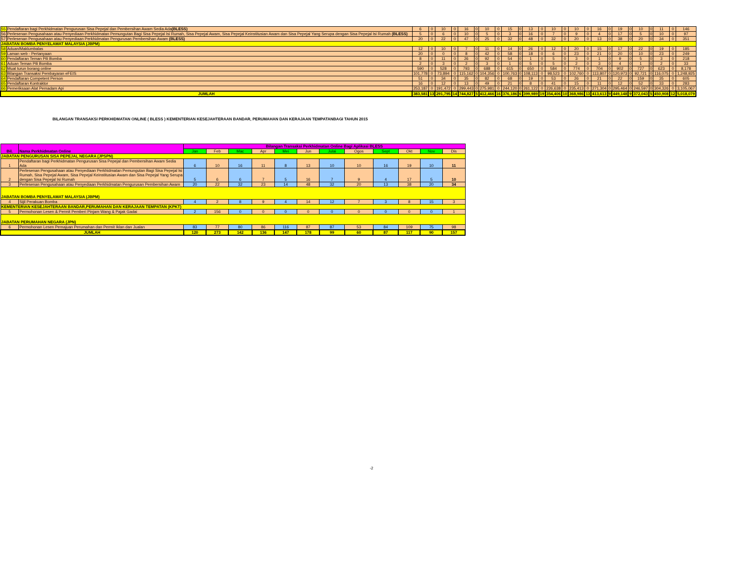| 55 | Pendaftaran bagi Perkhidmatan Pengurusan Sisa Pepejal dan Pembersihan Awam Sedia Ada (BLESS) | 6 | 0 | 10 | 0 | 16 | 0 | 10 | 0 | 15 | 0 | 13 | 0 | 10 | 0 | 10 | 0 | 16 | 0 | 19 | 0 | 10 | 0 | 11 | 0 | 146 |
| 56 | Perlesenan Pengusahaan atau Penyediaan Perkhidmatan Pemungutan Bagi Sisa Pepejal Isi Rumah, Sisa Pepejal Awam, Sisa Pepejal Keinstitusian Awam dan Sisa Pepejal Yang Serupa dengan Sisa Pepejal Isi Rumah (BLESS) | 5 | 0 | 6 | 0 | 10 | 0 | 5 | 0 | 3 | 0 | 16 | 0 | 7 | 0 | 9 | 0 | 4 | 0 | 17 | 0 | 5 | 0 | 10 | 0 | 97 |
| 57 | Perlesenan Pengusahaan atau Penyediaan Perkhidmatan Pengurusan Pembersihan Awam (BLESS) | 20 | 0 | 22 | 0 | 47 | 0 | 25 | 0 | 32 | 0 | 48 | 0 | 32 | 0 | 20 | 0 | 13 | 0 | 38 | 0 | 20 | 0 | 34 | 0 | 351 |
| JABATAN BOMBA PENYELAMAT MALAYSIA (JBPM) | | | | | | | | | | | | | | | | | | | | | | | | | | |
| 58 | Aduan/Maklumbalas | 12 | 0 | 10 | 0 | 7 | 0 | 11 | 0 | 14 | 0 | 26 | 0 | 12 | 0 | 20 | 0 | 15 | 0 | 17 | 0 | 22 | 0 | 19 | 0 | 185 |
| 59 | Laman web - Pertanyaan | 20 | 0 | 0 | 0 | 8 | 0 | 42 | 0 | 58 | 0 | 18 | 0 | 6 | 0 | 23 | 0 | 21 | 0 | 20 | 0 | 10 | 0 | 23 | 0 | 249 |
| 60 | Pendaftaran Teman Pili Bomba | 8 | 0 | 11 | 0 | 26 | 0 | 92 | 0 | 54 | 0 | 1 | 0 | 5 | 0 | 3 | 0 | 1 | 0 | 9 | 0 | 5 | 0 | 3 | 0 | 218 |
| 61 | Aduan Teman Pili Bomba | 2 | 0 | 3 | 0 | 2 | 0 | 3 | 0 | 1 | 0 | 5 | 0 | 5 | 0 | 2 | 0 | 3 | 0 | 4 | 0 | 1 | 0 | 2 | 0 | 33 |
| 62 | Muat turun borang online | 590 | 0 | 528 | 0 | 793 | 0 | 688 | 0 | 615 | 0 | 650 | 0 | 584 | 0 | 774 | 0 | 704 | 0 | 902 | 0 | 727 | 0 | 623 | 0 | 8,178 |
| 63 | Bilangan Transaksi Pembayaran eFEIS | 101,778 | 0 | 73,894 | 0 | 115,162 | 0 | 104,356 | 0 | 100,763 | 0 | 108,113 | 0 | 98,523 | 0 | 102,760 | 0 | 113,807 | 0 | 120,973 | 0 | 92,721 | 0 | 116,075 | 0 | 1,248,925 |
| 64 | Pendaftaran Competent Person | 51 | 0 | 34 | 0 | 35 | 0 | 82 | 0 | 68 | 0 | 19 | 0 | 53 | 0 | 26 | 0 | 21 | 0 | 22 | 0 | 159 | 0 | 35 | 0 | 605 |
| 65 | Pendaftaran Kontraktor | 16 | 0 | 12 | 0 | 13 | 0 | 49 | 0 | 21 | 0 | 8 | 0 | 41 | 0 | 15 | 0 | 11 | 0 | 12 | 0 | 52 | 0 | 33 | 0 | 283 |
| 66 | Pemeriksaan Alat Pemadam Api | 253,187 | 0 | 191,472 | 0 | 299,443 | 0 | 275,981 | 0 | 244,120 | 0 | 261,122 | 0 | 226,638 | 0 | 235,413 | 0 | 271,304 | 0 | 295,464 | 0 | 246,597 | 0 | 304,326 | 0 | 3,105,067 |
| JUMLAH | | 383,581 | 13 | 291,795 | 14 | 744,827 | 5 | 412,466 | 16 | 376,186 | 6 | 399,989 | 19 | 354,406 | 10 | 368,986 | 13 | 413,613 | 9 | 449,148 | 9 | 372,043 | 5 | 450,908 | 12 | 5,018,079 |
BILANGAN TRANSAKSI PERKHIDMATAN ONLINE ( BLESS ) KEMENTERIAN KESEJAHTERAAN BANDAR, PERUMAHAN DAN KERAJAAN TEMPATANBAGI TAHUN 2015
| Bil. | Nama Perkhidmatan Online | Bilangan Transaksi Perkhidmatan Online Bagi Aplikasi BLESS | | | | | | | | | | | |
| --- | --- | --- | --- | --- | --- | --- | --- | --- | --- | --- | --- | --- | --- |
| | | Jan | Feb | Mac | Apr | Mei | Jun | Julai | Ogos | Sept | Okt | Nov | Dis |
| JABATAN PENGURUSAN SISA PEPEJAL NEGARA (JPSPN) | | | | | | | | | | | | | |
| 1 | Pendaftaran bagi Perkhidmatan Pengurusan Sisa Pepejal dan Pembersihan Awam Sedia Ada | 6 | 10 | 16 | 11 | 8 | 13 | 10 | 10 | 16 | 19 | 10 | 11 |
| 2 | Perlesenan Pengusahaan atau Penyediaan Perkhidmatan Pemungutan Bagi Sisa Pepejal Isi Rumah, Sisa Pepejal Awam, Sisa Pepejal Keinstitusian Awam dan Sisa Pepejal Yang Serupa dengan Sisa Pepejal Isi Rumah | 5 | 6 | 6 | 7 | 5 | 16 | 7 | 9 | 4 | 17 | 5 | 10 |
| 3 | Perlesenan Pengusahaan atau Penyediaan Perkhidmatan Pengurusan Pembersihan Awam | 20 | 22 | 32 | 23 | 14 | 48 | 32 | 20 | 13 | 38 | 20 | 34 |
| JABATAN BOMBA PENYELAMAT MALAYSIA (JBPM) | | | | | | | | | | | | | |
| 4 | Sijil Perakuan Bomba | 4 | 2 | 8 | 9 | 4 | 14 | 12 | 7 | 3 | 8 | 15 | 3 |
| KEMENTERIAN KESEJAHTERAAN BANDAR,PERUMAHAN DAN KERAJAAN TEMPATAN (KPKT) | | | | | | | | | | | | | |
| 5 | Permohonan Lesen & Permit Pemberi Pinjam Wang & Pajak Gadai | 2 | 156 | 0 | 0 | 0 | 0 | 0 | 0 | 0 | 0 | 0 | 1 |
| JABATAN PERUMAHAN NEGARA (JPN) | | | | | | | | | | | | | |
| 6 | Permohonan Lesen Pemajuan Perumahan dan Permit Iklan dan Jualan | 83 | 77 | 80 | 86 | 116 | 87 | 87 | 53 | 84 | 109 | 75 | 98 |
| JUMLAH | | 120 | 273 | 142 | 136 | 147 | 178 | 99 | 60 | 87 | 117 | 90 | 157 |
-2